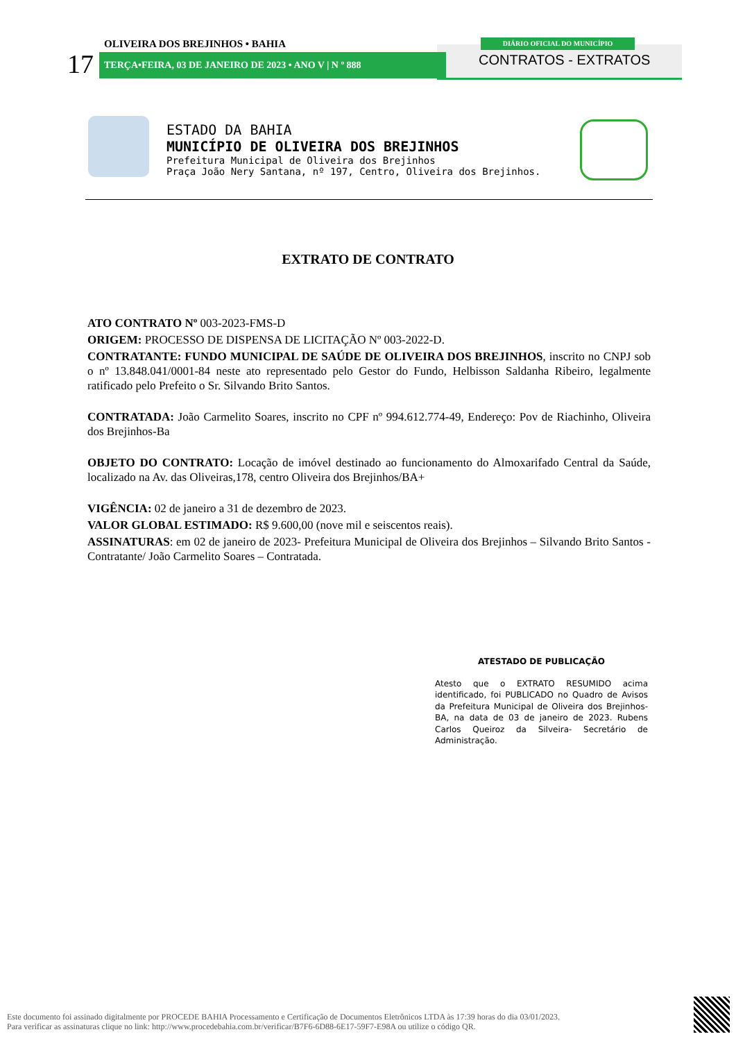OLIVEIRA DOS BREJINHOS • BAHIA DIÁRIO OFICIAL DO MUNICÍPIO
17 TERÇA•FEIRA, 03 DE JANEIRO DE 2023 • ANO V | N º 888 CONTRATOS - EXTRATOS
ESTADO DA BAHIA
MUNICÍPIO DE OLIVEIRA DOS BREJINHOS
Prefeitura Municipal de Oliveira dos Brejinhos
Praça João Nery Santana, nº 197, Centro, Oliveira dos Brejinhos.
EXTRATO DE CONTRATO
ATO CONTRATO Nº 003-2023-FMS-D
ORIGEM: PROCESSO DE DISPENSA DE LICITAÇÃO Nº 003-2022-D.
CONTRATANTE: FUNDO MUNICIPAL DE SAÚDE DE OLIVEIRA DOS BREJINHOS, inscrito no CNPJ sob o nº 13.848.041/0001-84 neste ato representado pelo Gestor do Fundo, Helbisson Saldanha Ribeiro, legalmente ratificado pelo Prefeito o Sr. Silvando Brito Santos.
CONTRATADA: João Carmelito Soares, inscrito no CPF nº 994.612.774-49, Endereço: Pov de Riachinho, Oliveira dos Brejinhos-Ba
OBJETO DO CONTRATO: Locação de imóvel destinado ao funcionamento do Almoxarifado Central da Saúde, localizado na Av. das Oliveiras,178, centro Oliveira dos Brejinhos/BA+
VIGÊNCIA: 02 de janeiro a 31 de dezembro de 2023.
VALOR GLOBAL ESTIMADO: R$ 9.600,00 (nove mil e seiscentos reais).
ASSINATURAS: em 02 de janeiro de 2023- Prefeitura Municipal de Oliveira dos Brejinhos – Silvando Brito Santos -Contratante/ João Carmelito Soares – Contratada.
ATESTADO DE PUBLICAÇÃO
Atesto que o EXTRATO RESUMIDO acima identificado, foi PUBLICADO no Quadro de Avisos da Prefeitura Municipal de Oliveira dos Brejinhos-BA, na data de 03 de janeiro de 2023. Rubens Carlos Queiroz da Silveira- Secretário de Administração.
Este documento foi assinado digitalmente por PROCEDE BAHIA Processamento e Certificação de Documentos Eletrônicos LTDA às 17:39 horas do dia 03/01/2023.
Para verificar as assinaturas clique no link: http://www.procedebahia.com.br/verificar/B7F6-6D88-6E17-59F7-E98A ou utilize o código QR.